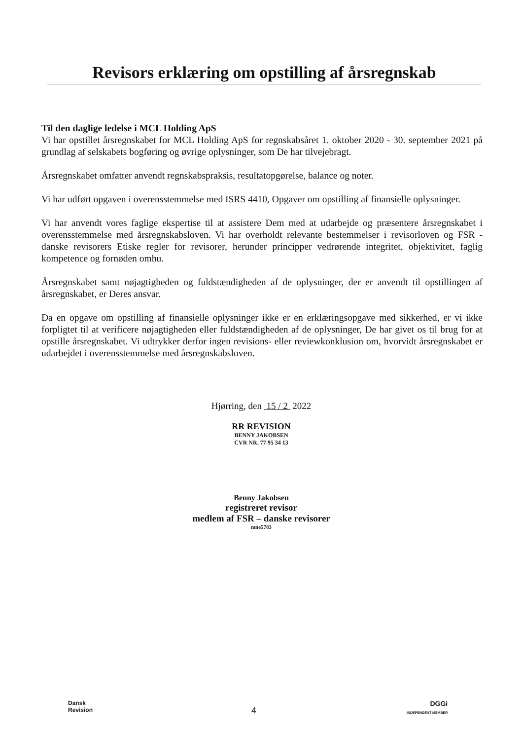Revisors erklæring om opstilling af årsregnskab
Til den daglige ledelse i MCL Holding ApS
Vi har opstillet årsregnskabet for MCL Holding ApS for regnskabsåret 1. oktober 2020 - 30. september 2021 på grundlag af selskabets bogføring og øvrige oplysninger, som De har tilvejebragt.
Årsregnskabet omfatter anvendt regnskabspraksis, resultatopgørelse, balance og noter.
Vi har udført opgaven i overensstemmelse med ISRS 4410, Opgaver om opstilling af finansielle oplysninger.
Vi har anvendt vores faglige ekspertise til at assistere Dem med at udarbejde og præsentere årsregnskabet i overensstemmelse med årsregnskabsloven. Vi har overholdt relevante bestemmelser i revisorloven og FSR - danske revisorers Etiske regler for revisorer, herunder principper vedrørende integritet, objektivitet, faglig kompetence og fornøden omhu.
Årsregnskabet samt nøjagtigheden og fuldstændigheden af de oplysninger, der er anvendt til opstillingen af årsregnskabet, er Deres ansvar.
Da en opgave om opstilling af finansielle oplysninger ikke er en erklæringsopgave med sikkerhed, er vi ikke forpligtet til at verificere nøjagtigheden eller fuldstændigheden af de oplysninger, De har givet os til brug for at opstille årsregnskabet. Vi udtrykker derfor ingen revisions- eller reviewkonklusion om, hvorvidt årsregnskabet er udarbejdet i overensstemmelse med årsregnskabsloven.
Hjørring, den 15 / 2 2022
RR REVISION
BENNY JAKOBSEN
CVR NR. 77 95 34 13
Benny Jakobsen
registreret revisor
medlem af FSR – danske revisorer
mne5783
Dansk
Revision
4
DGGi
INDEPENDENT MEMBER